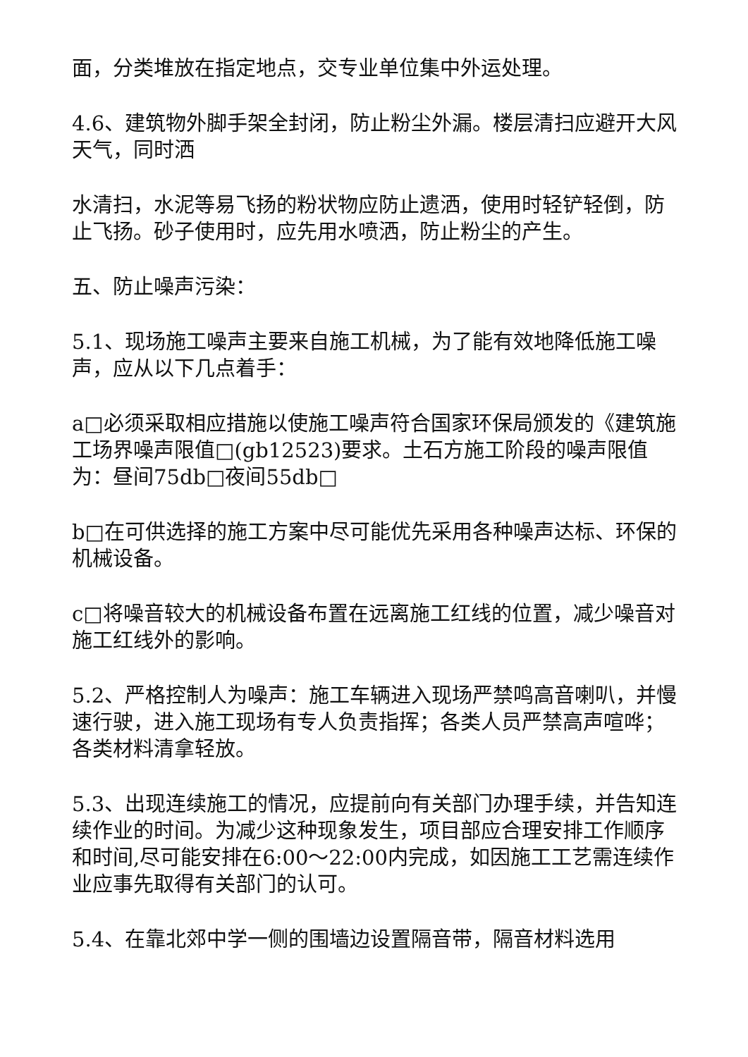面，分类堆放在指定地点，交专业单位集中外运处理。
4.6、建筑物外脚手架全封闭，防止粉尘外漏。楼层清扫应避开大风天气，同时洒
水清扫，水泥等易飞扬的粉状物应防止遗洒，使用时轻铲轻倒，防止飞扬。砂子使用时，应先用水喷洒，防止粉尘的产生。
五、防止噪声污染：
5.1、现场施工噪声主要来自施工机械，为了能有效地降低施工噪声，应从以下几点着手：
a□必须采取相应措施以使施工噪声符合国家环保局颁发的《建筑施工场界噪声限值□(gb12523)要求。土石方施工阶段的噪声限值为：昼间75db□夜间55db□
b□在可供选择的施工方案中尽可能优先采用各种噪声达标、环保的机械设备。
c□将噪音较大的机械设备布置在远离施工红线的位置，减少噪音对施工红线外的影响。
5.2、严格控制人为噪声：施工车辆进入现场严禁鸣高音喇叭，并慢速行驶，进入施工现场有专人负责指挥；各类人员严禁高声喧哗；各类材料清拿轻放。
5.3、出现连续施工的情况，应提前向有关部门办理手续，并告知连续作业的时间。为减少这种现象发生，项目部应合理安排工作顺序和时间,尽可能安排在6:00～22:00内完成，如因施工工艺需连续作业应事先取得有关部门的认可。
5.4、在靠北郊中学一侧的围墙边设置隔音带，隔音材料选用